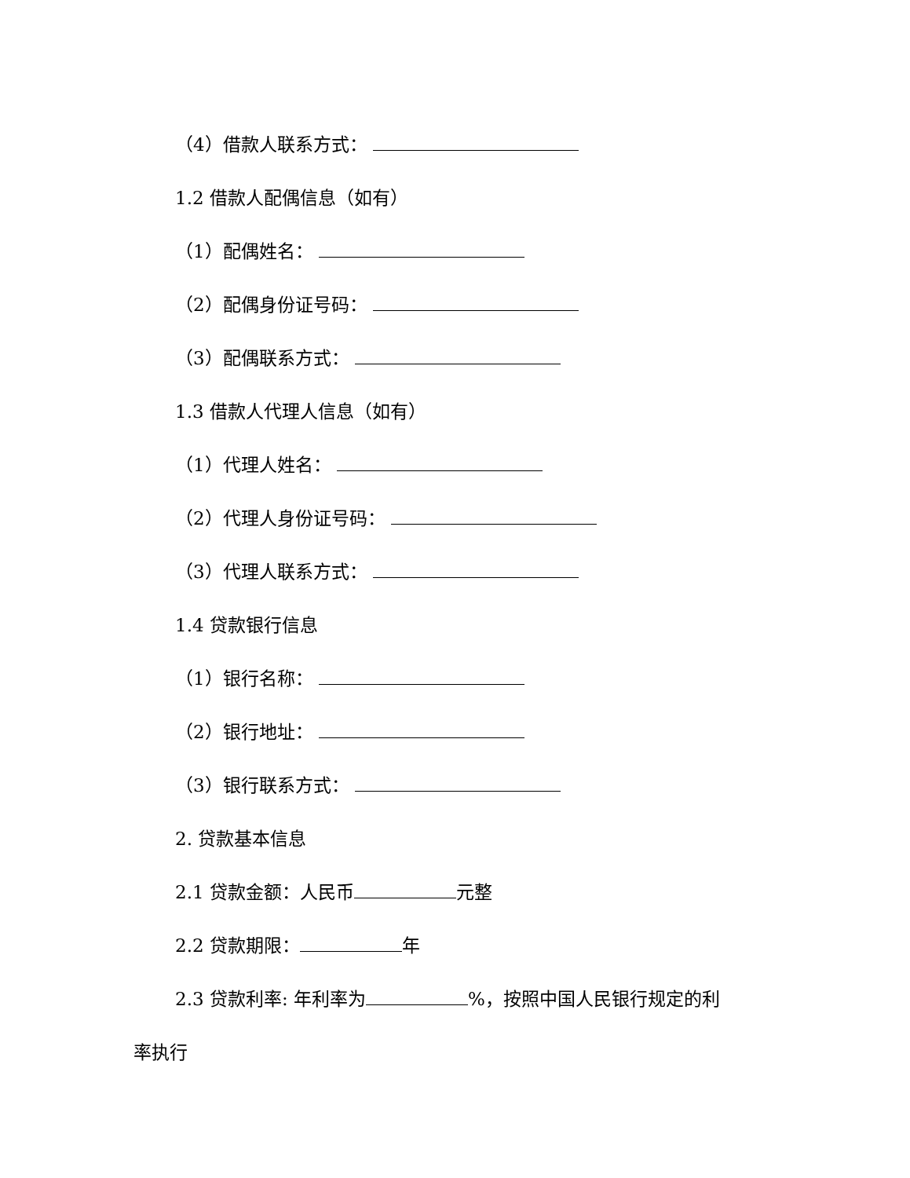（4）借款人联系方式：
1.2 借款人配偶信息（如有）
（1）配偶姓名：
（2）配偶身份证号码：
（3）配偶联系方式：
1.3 借款人代理人信息（如有）
（1）代理人姓名：
（2）代理人身份证号码：
（3）代理人联系方式：
1.4 贷款银行信息
（1）银行名称：
（2）银行地址：
（3）银行联系方式：
2. 贷款基本信息
2.1 贷款金额：人民币 元整
2.2 贷款期限： 年
2.3 贷款利率: 年利率为 %，按照中国人民银行规定的利
率执行